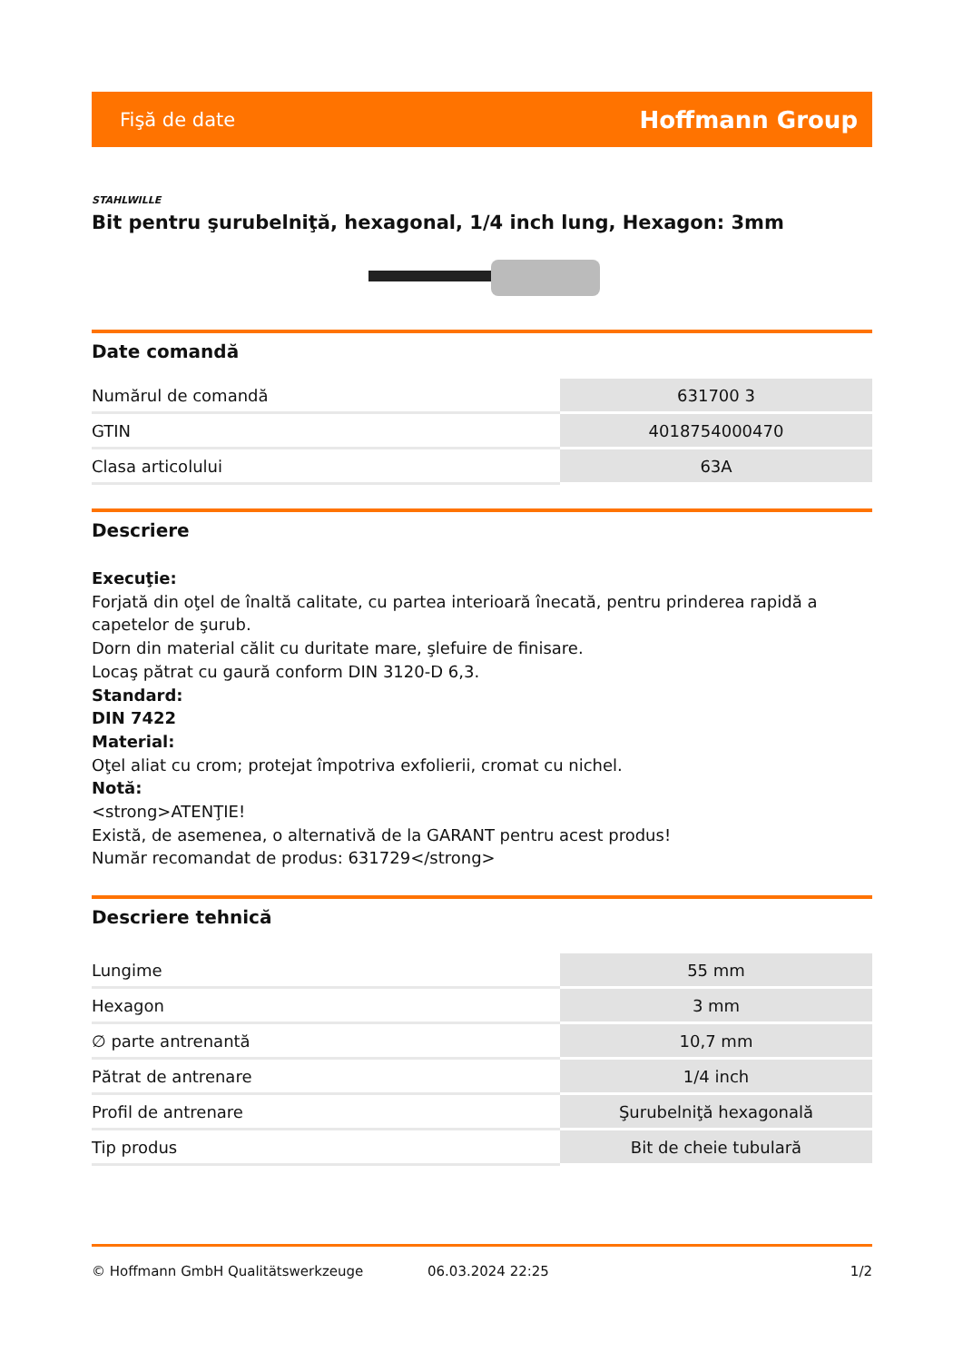Fişă de date Hoffmann Group
STAHLWILLE
Bit pentru şurubelniţă, hexagonal, 1/4 inch lung, Hexagon: 3mm
Date comandă
| Numărul de comandă | 631700 3 |
| GTIN | 4018754000470 |
| Clasa articolului | 63A |
Descriere
Execuţie:
Forjată din oţel de înaltă calitate, cu partea interioară înecată, pentru prinderea rapidă a capetelor de şurub.
Dorn din material călit cu duritate mare, şlefuire de finisare.
Locaş pătrat cu gaură conform DIN 3120-D 6,3.
Standard:
DIN 7422
Material:
Oţel aliat cu crom; protejat împotriva exfolierii, cromat cu nichel.
Notă:
<strong>ATENŢIE!
Există, de asemenea, o alternativă de la GARANT pentru acest produs!
Număr recomandat de produs: 631729</strong>
Descriere tehnică
| Lungime | 55 mm |
| Hexagon | 3 mm |
| ∅ parte antrenantă | 10,7 mm |
| Pătrat de antrenare | 1/4 inch |
| Profil de antrenare | Şurubelniţă hexagonală |
| Tip produs | Bit de cheie tubulară |
© Hoffmann GmbH Qualitätswerkzeuge 06.03.2024 22:25 1/2